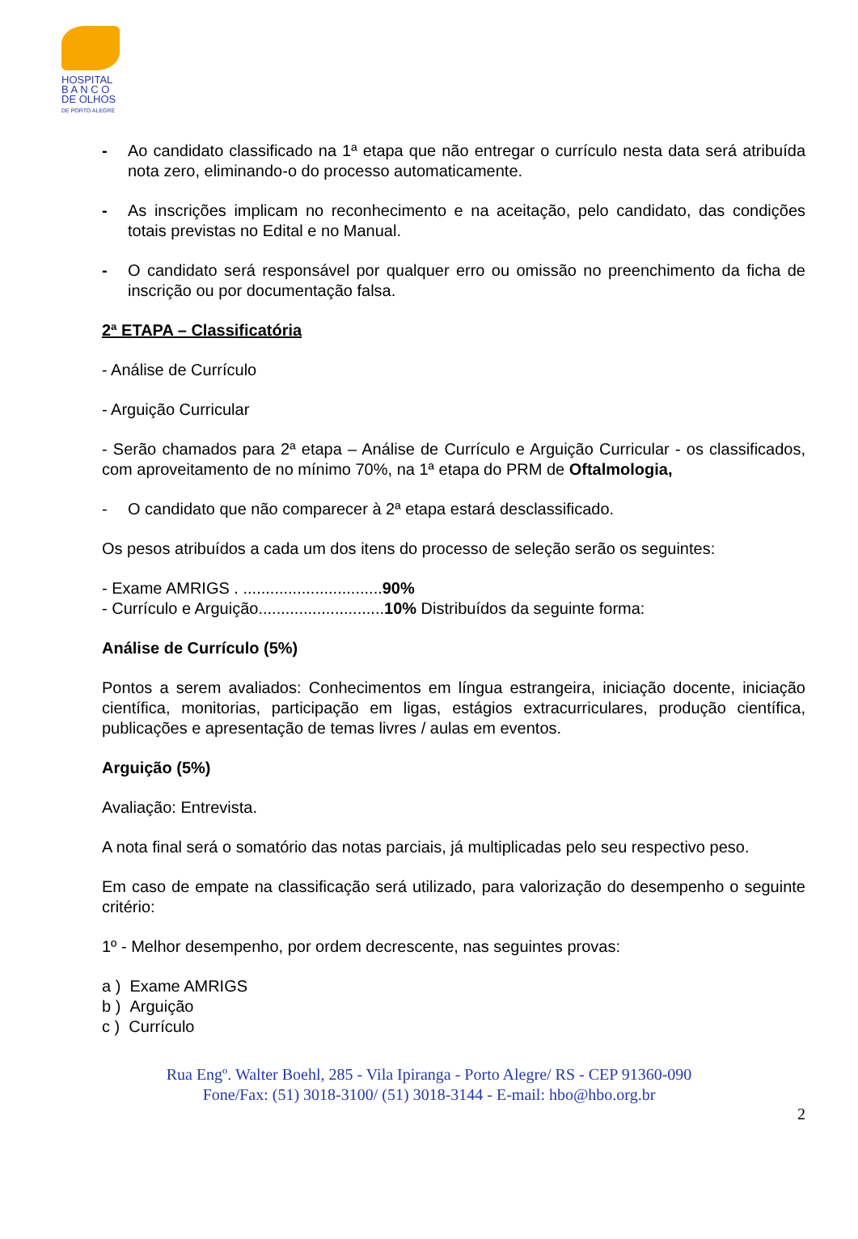HOSPITAL
B A N C O
DE OLHOS
DE PORTO ALEGRE
- Ao candidato classificado na 1ª etapa que não entregar o currículo nesta data será atribuída nota zero, eliminando-o do processo automaticamente.
- As inscrições implicam no reconhecimento e na aceitação, pelo candidato, das condições totais previstas no Edital e no Manual.
- O candidato será responsável por qualquer erro ou omissão no preenchimento da ficha de inscrição ou por documentação falsa.
2ª ETAPA – Classificatória
- Análise de Currículo
- Arguição Curricular
- Serão chamados para 2ª etapa – Análise de Currículo e Arguição Curricular - os classificados, com aproveitamento de no mínimo 70%, na 1ª etapa do PRM de Oftalmologia,
- O candidato que não comparecer à 2ª etapa estará desclassificado.
Os pesos atribuídos a cada um dos itens do processo de seleção serão os seguintes:
- Exame AMRIGS . ...............................90%
- Currículo e Arguição............................10% Distribuídos da seguinte forma:
Análise de Currículo (5%)
Pontos a serem avaliados: Conhecimentos em língua estrangeira, iniciação docente, iniciação científica, monitorias, participação em ligas, estágios extracurriculares, produção científica, publicações e apresentação de temas livres / aulas em eventos.
Arguição (5%)
Avaliação: Entrevista.
A nota final será o somatório das notas parciais, já multiplicadas pelo seu respectivo peso.
Em caso de empate na classificação será utilizado, para valorização do desempenho o seguinte critério:
1º - Melhor desempenho, por ordem decrescente, nas seguintes provas:
a ) Exame AMRIGS
b ) Arguição
c ) Currículo
Rua Engº. Walter Boehl, 285 - Vila Ipiranga - Porto Alegre/ RS - CEP 91360-090
Fone/Fax: (51) 3018-3100/ (51) 3018-3144 - E-mail: hbo@hbo.org.br
2